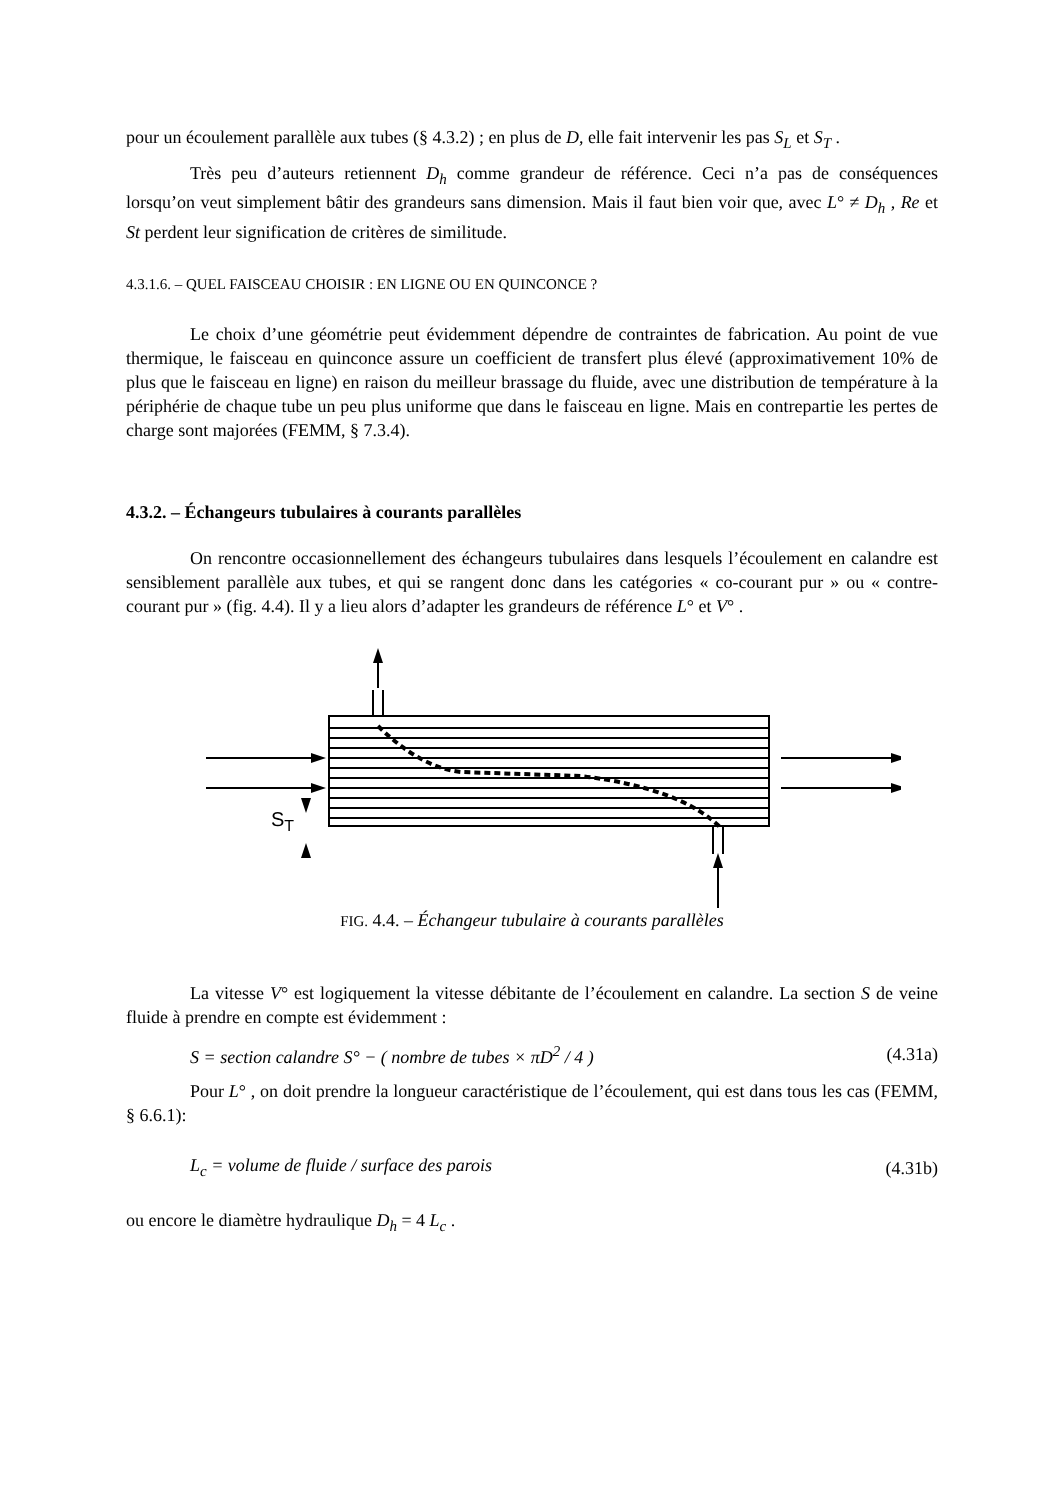pour un écoulement parallèle aux tubes (§ 4.3.2) ; en plus de D, elle fait intervenir les pas S<sub>L</sub> et S<sub>T</sub> .
Très peu d’auteurs retiennent D<sub>h</sub> comme grandeur de référence. Ceci n’a pas de conséquences lorsqu’on veut simplement bâtir des grandeurs sans dimension. Mais il faut bien voir que, avec L° ≠ D<sub>h</sub> , Re et St perdent leur signification de critères de similitude.
4.3.1.6. – QUEL FAISCEAU CHOISIR : EN LIGNE OU EN QUINCONCE ?
Le choix d’une géométrie peut évidemment dépendre de contraintes de fabrication. Au point de vue thermique, le faisceau en quinconce assure un coefficient de transfert plus élevé (approximativement 10% de plus que le faisceau en ligne) en raison du meilleur brassage du fluide, avec une distribution de température à la périphérie de chaque tube un peu plus uniforme que dans le faisceau en ligne. Mais en contrepartie les pertes de charge sont majorées (FEMM, § 7.3.4).
4.3.2. – Échangeurs tubulaires à courants parallèles
On rencontre occasionnellement des échangeurs tubulaires dans lesquels l’écoulement en calandre est sensiblement parallèle aux tubes, et qui se rangent donc dans les catégories « co-courant pur » ou « contre-courant pur » (fig. 4.4). Il y a lieu alors d’adapter les grandeurs de référence L° et V° .
ST
FIG. 4.4. – Échangeur tubulaire à courants parallèles
La vitesse V° est logiquement la vitesse débitante de l’écoulement en calandre. La section S de veine fluide à prendre en compte est évidemment :
S = section calandre S° − ( nombre de tubes × πD<sup>2</sup> / 4 ) (4.31a)
Pour L° , on doit prendre la longueur caractéristique de l’écoulement, qui est dans tous les cas (FEMM, § 6.6.1):
L<sub>c</sub> = volume de fluide / surface des parois (4.31b)
ou encore le diamètre hydraulique D<sub>h</sub> = 4 L<sub>c</sub> .